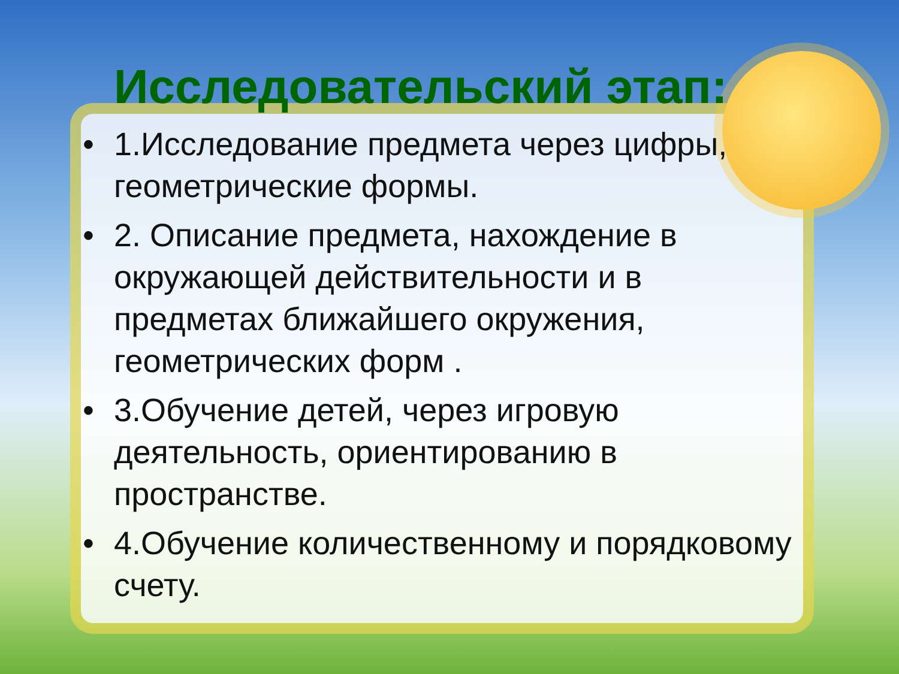Исследовательский этап:
• 1.Исследование предмета через цифры, геометрические формы.
• 2. Описание предмета, нахождение в окружающей действительности и в предметах ближайшего окружения, геометрических форм .
• 3.Обучение детей, через игровую деятельность, ориентированию в пространстве.
• 4.Обучение количественному и порядковому счету.